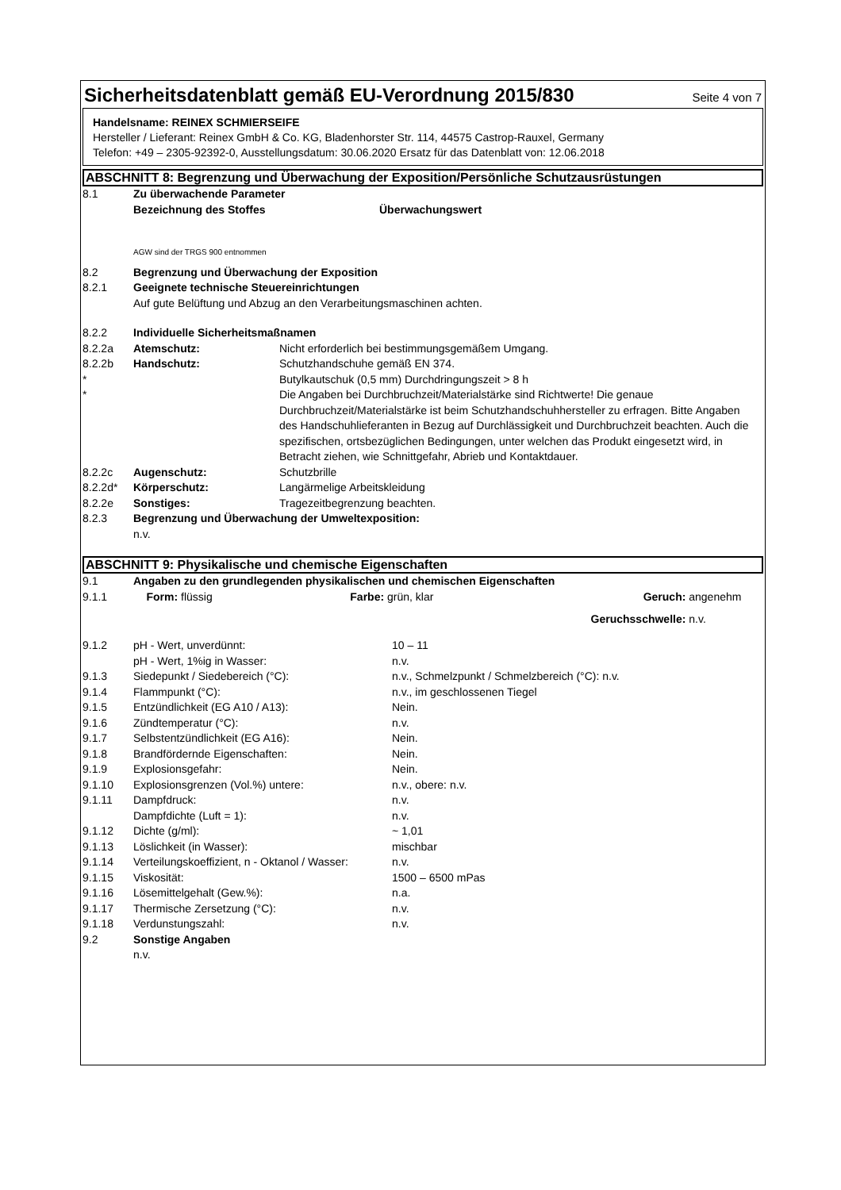Sicherheitsdatenblatt gemäß EU-Verordnung 2015/830
Seite 4 von 7
Handelsname: REINEX SCHMIERSEIFE
Hersteller / Lieferant: Reinex GmbH & Co. KG, Bladenhorster Str. 114, 44575 Castrop-Rauxel, Germany
Telefon: +49 – 2305-92392-0, Ausstellungsdatum: 30.06.2020 Ersatz für das Datenblatt von: 12.06.2018
ABSCHNITT 8: Begrenzung und Überwachung der Exposition/Persönliche Schutzausrüstungen
| 8.1 | Zu überwachende Parameter | |
| | Bezeichnung des Stoffes | Überwachungswert |
| | AGW sind der TRGS 900 entnommen | |
| 8.2 | Begrenzung und Überwachung der Exposition | |
| 8.2.1 | Geeignete technische Steuereinrichtungen Auf gute Belüftung und Abzug an den Verarbeitungsmaschinen achten. | |
| 8.2.2 | Individuelle Sicherheitsmaßnamen | |
| 8.2.2a | Atemschutz: | Nicht erforderlich bei bestimmungsgemäßem Umgang. |
| 8.2.2b | Handschutz: | Schutzhandschuhe gemäß EN 374. |
| * | | Butylkautschuk (0,5 mm) Durchdringungszeit > 8 h |
| * | | Die Angaben bei Durchbruchzeit/Materialstärke sind Richtwerte! Die genaue Durchbruchzeit/Materialstärke ist beim Schutzhandschuhhersteller zu erfragen. Bitte Angaben des Handschuhlieferanten in Bezug auf Durchlässigkeit und Durchbruchzeit beachten. Auch die spezifischen, ortsbezüglichen Bedingungen, unter welchen das Produkt eingesetzt wird, in Betracht ziehen, wie Schnittgefahr, Abrieb und Kontaktdauer. |
| 8.2.2c | Augenschutz: | Schutzbrille |
| 8.2.2d* | Körperschutz: | Langärmelige Arbeitskleidung |
| 8.2.2e | Sonstiges: | Tragezeitbegrenzung beachten. |
| 8.2.3 | Begrenzung und Überwachung der Umweltexposition: n.v. | |
ABSCHNITT 9: Physikalische und chemische Eigenschaften
| 9.1 | Angaben zu den grundlegenden physikalischen und chemischen Eigenschaften | | | | | |
| 9.1.1 | Form: | flüssig | Farbe: | grün, klar | Geruch: | angenehm |
| | | | | | Geruchsschwelle: | n.v. |
| 9.1.2 | pH - Wert, unverdünnt: | 10 – 11 |
| | pH - Wert, 1%ig in Wasser: | n.v. |
| 9.1.3 | Siedepunkt / Siedebereich (°C): | n.v., Schmelzpunkt / Schmelzbereich (°C): n.v. |
| 9.1.4 | Flammpunkt (°C): | n.v., im geschlossenen Tiegel |
| 9.1.5 | Entzündlichkeit (EG A10 / A13): | Nein. |
| 9.1.6 | Zündtemperatur (°C): | n.v. |
| 9.1.7 | Selbstentzündlichkeit (EG A16): | Nein. |
| 9.1.8 | Brandfördernde Eigenschaften: | Nein. |
| 9.1.9 | Explosionsgefahr: | Nein. |
| 9.1.10 | Explosionsgrenzen (Vol.%) untere: | n.v., obere: n.v. |
| 9.1.11 | Dampfdruck: | n.v. |
| | Dampfdichte (Luft = 1): | n.v. |
| 9.1.12 | Dichte (g/ml): | ~ 1,01 |
| 9.1.13 | Löslichkeit (in Wasser): | mischbar |
| 9.1.14 | Verteilungskoeffizient, n - Oktanol / Wasser: | n.v. |
| 9.1.15 | Viskosität: | 1500 – 6500 mPas |
| 9.1.16 | Lösemittelgehalt (Gew.%): | n.a. |
| 9.1.17 | Thermische Zersetzung (°C): | n.v. |
| 9.1.18 | Verdunstungszahl: | n.v. |
| 9.2 | Sonstige Angaben n.v. | |